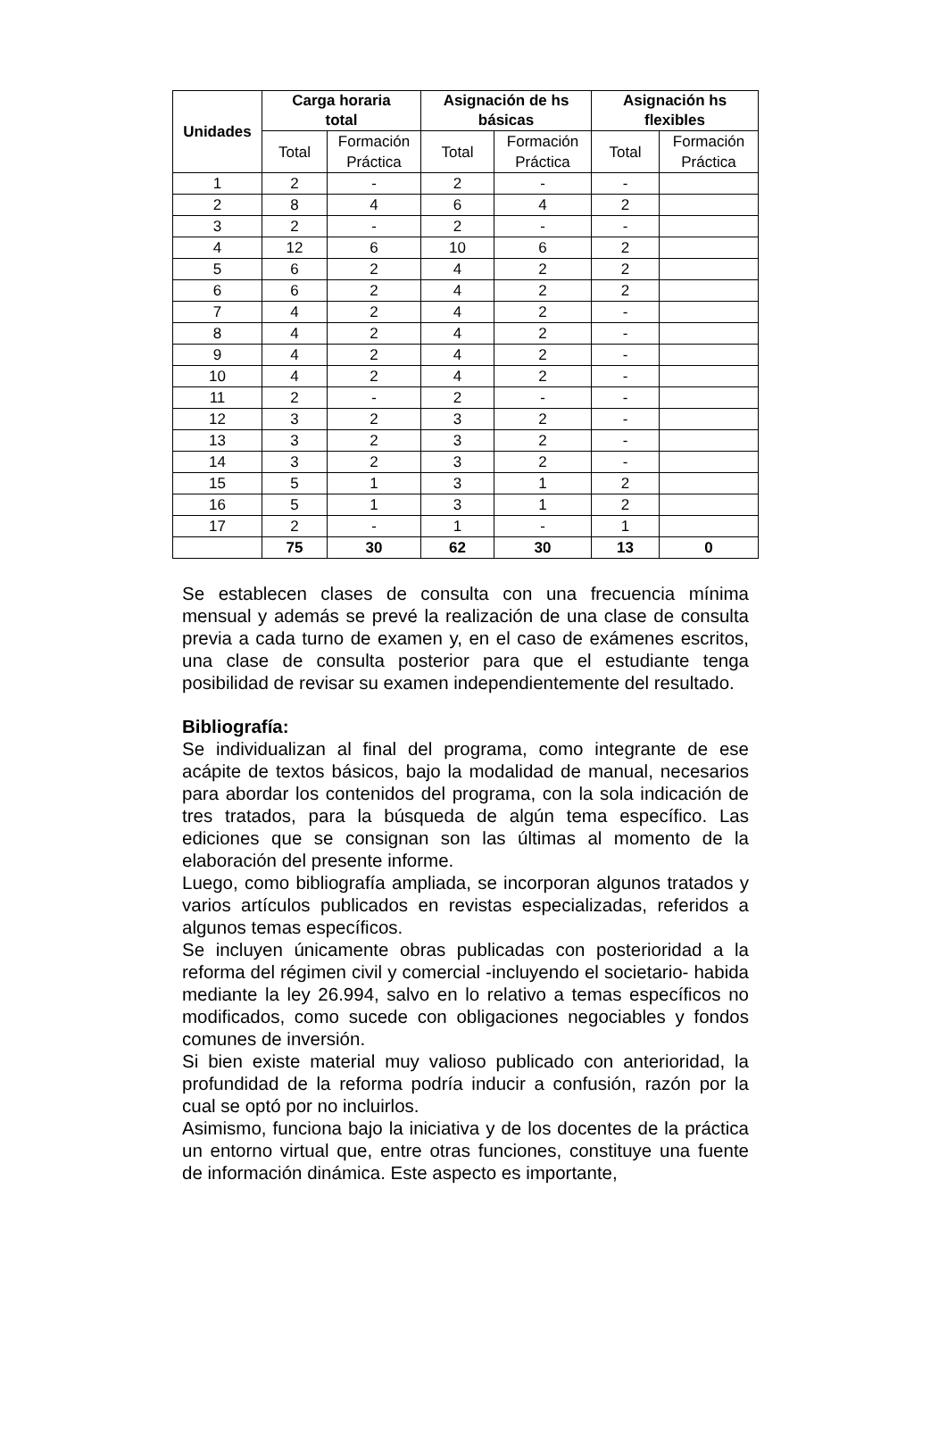| Unidades | Carga horaria total | | Asignación de hs básicas | | Asignación hs flexibles | |
| --- | --- | --- | --- | --- | --- | --- |
| | Total | Formación Práctica | Total | Formación Práctica | Total | Formación Práctica |
| 1 | 2 | - | 2 | - | - | |
| 2 | 8 | 4 | 6 | 4 | 2 | |
| 3 | 2 | - | 2 | - | - | |
| 4 | 12 | 6 | 10 | 6 | 2 | |
| 5 | 6 | 2 | 4 | 2 | 2 | |
| 6 | 6 | 2 | 4 | 2 | 2 | |
| 7 | 4 | 2 | 4 | 2 | - | |
| 8 | 4 | 2 | 4 | 2 | - | |
| 9 | 4 | 2 | 4 | 2 | - | |
| 10 | 4 | 2 | 4 | 2 | - | |
| 11 | 2 | - | 2 | - | - | |
| 12 | 3 | 2 | 3 | 2 | - | |
| 13 | 3 | 2 | 3 | 2 | - | |
| 14 | 3 | 2 | 3 | 2 | - | |
| 15 | 5 | 1 | 3 | 1 | 2 | |
| 16 | 5 | 1 | 3 | 1 | 2 | |
| 17 | 2 | - | 1 | - | 1 | |
| | 75 | 30 | 62 | 30 | 13 | 0 |
Se establecen clases de consulta con una frecuencia mínima mensual y además se prevé la realización de una clase de consulta previa a cada turno de examen y, en el caso de exámenes escritos, una clase de consulta posterior para que el estudiante tenga posibilidad de revisar su examen independientemente del resultado.
Bibliografía:
Se individualizan al final del programa, como integrante de ese acápite de textos básicos, bajo la modalidad de manual, necesarios para abordar los contenidos del programa, con la sola indicación de tres tratados, para la búsqueda de algún tema específico. Las ediciones que se consignan son las últimas al momento de la elaboración del presente informe.
Luego, como bibliografía ampliada, se incorporan algunos tratados y varios artículos publicados en revistas especializadas, referidos a algunos temas específicos.
Se incluyen únicamente obras publicadas con posterioridad a la reforma del régimen civil y comercial -incluyendo el societario- habida mediante la ley 26.994, salvo en lo relativo a temas específicos no modificados, como sucede con obligaciones negociables y fondos comunes de inversión.
Si bien existe material muy valioso publicado con anterioridad, la profundidad de la reforma podría inducir a confusión, razón por la cual se optó por no incluirlos.
Asimismo, funciona bajo la iniciativa y de los docentes de la práctica un entorno virtual que, entre otras funciones, constituye una fuente de información dinámica. Este aspecto es importante,